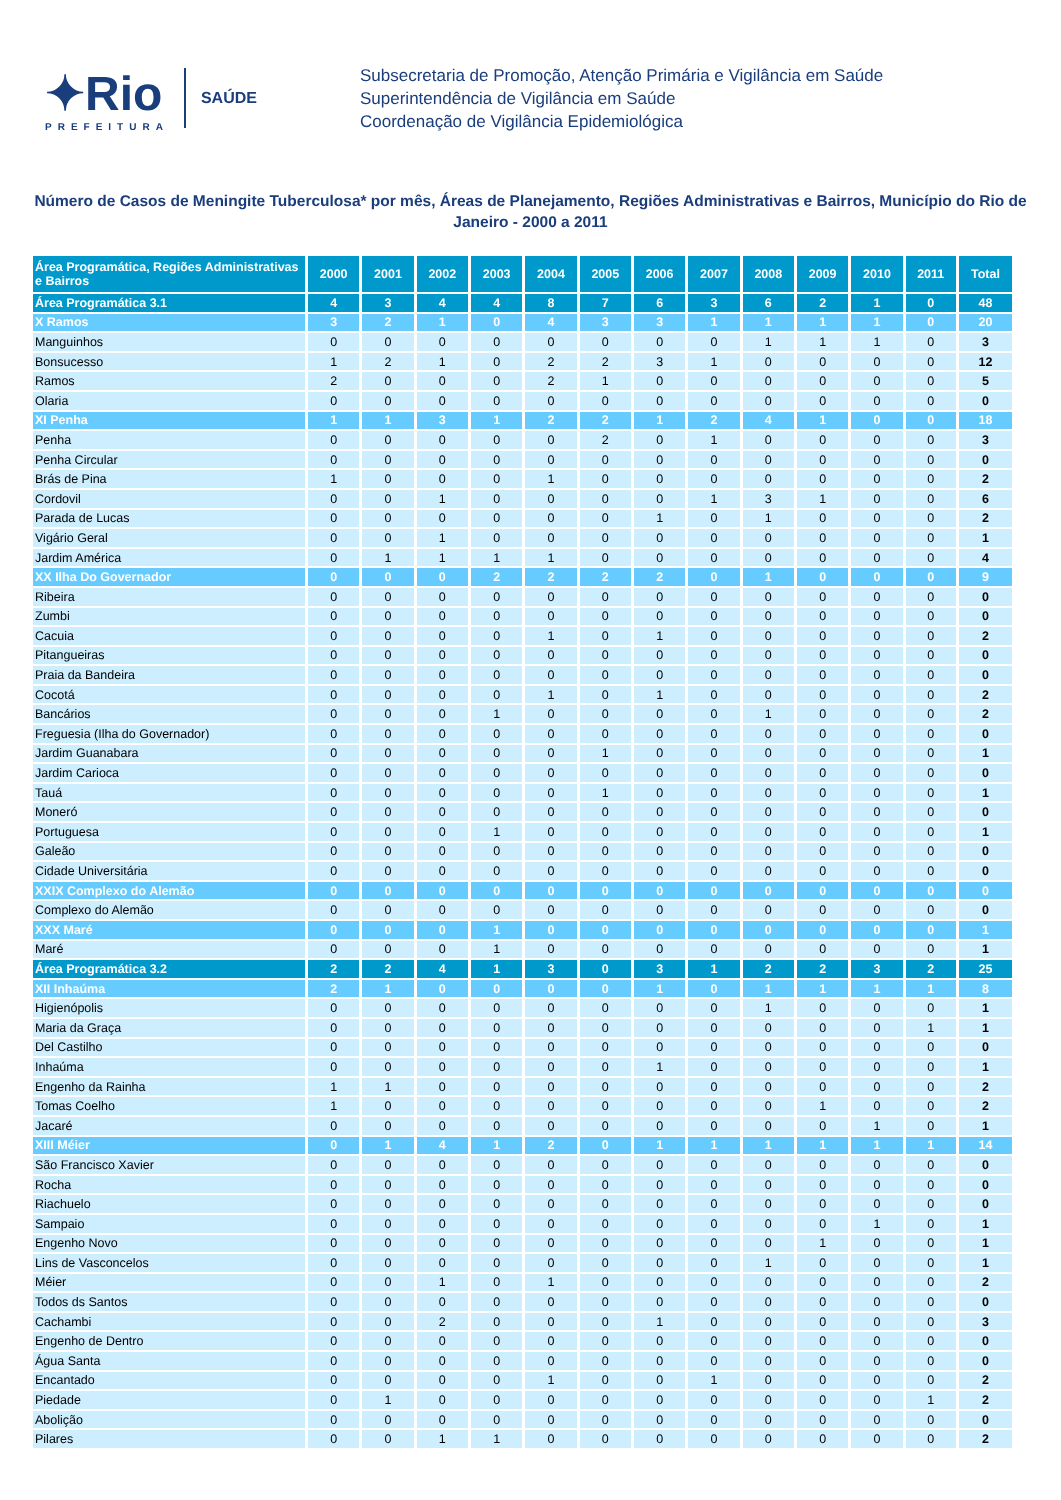✦Rio
PREFEITURA
SAÚDE
Subsecretaria de Promoção, Atenção Primária e Vigilância em Saúde
Superintendência de Vigilância em Saúde
Coordenação de Vigilância Epidemiológica
Número de Casos de Meningite Tuberculosa* por mês, Áreas de Planejamento, Regiões Administrativas e Bairros, Município do Rio de Janeiro - 2000 a 2011
| Área Programática, Regiões Administrativas e Bairros | 2000 | 2001 | 2002 | 2003 | 2004 | 2005 | 2006 | 2007 | 2008 | 2009 | 2010 | 2011 | Total |
| --- | --- | --- | --- | --- | --- | --- | --- | --- | --- | --- | --- | --- | --- |
| Área Programática 3.1 | 4 | 3 | 4 | 4 | 8 | 7 | 6 | 3 | 6 | 2 | 1 | 0 | 48 |
| X Ramos | 3 | 2 | 1 | 0 | 4 | 3 | 3 | 1 | 1 | 1 | 1 | 0 | 20 |
| Manguinhos | 0 | 0 | 0 | 0 | 0 | 0 | 0 | 0 | 1 | 1 | 1 | 0 | 3 |
| Bonsucesso | 1 | 2 | 1 | 0 | 2 | 2 | 3 | 1 | 0 | 0 | 0 | 0 | 12 |
| Ramos | 2 | 0 | 0 | 0 | 2 | 1 | 0 | 0 | 0 | 0 | 0 | 0 | 5 |
| Olaria | 0 | 0 | 0 | 0 | 0 | 0 | 0 | 0 | 0 | 0 | 0 | 0 | 0 |
| XI Penha | 1 | 1 | 3 | 1 | 2 | 2 | 1 | 2 | 4 | 1 | 0 | 0 | 18 |
| Penha | 0 | 0 | 0 | 0 | 0 | 2 | 0 | 1 | 0 | 0 | 0 | 0 | 3 |
| Penha Circular | 0 | 0 | 0 | 0 | 0 | 0 | 0 | 0 | 0 | 0 | 0 | 0 | 0 |
| Brás de Pina | 1 | 0 | 0 | 0 | 1 | 0 | 0 | 0 | 0 | 0 | 0 | 0 | 2 |
| Cordovil | 0 | 0 | 1 | 0 | 0 | 0 | 0 | 1 | 3 | 1 | 0 | 0 | 6 |
| Parada de Lucas | 0 | 0 | 0 | 0 | 0 | 0 | 1 | 0 | 1 | 0 | 0 | 0 | 2 |
| Vigário Geral | 0 | 0 | 1 | 0 | 0 | 0 | 0 | 0 | 0 | 0 | 0 | 0 | 1 |
| Jardim América | 0 | 1 | 1 | 1 | 1 | 0 | 0 | 0 | 0 | 0 | 0 | 0 | 4 |
| XX Ilha Do Governador | 0 | 0 | 0 | 2 | 2 | 2 | 2 | 0 | 1 | 0 | 0 | 0 | 9 |
| Ribeira | 0 | 0 | 0 | 0 | 0 | 0 | 0 | 0 | 0 | 0 | 0 | 0 | 0 |
| Zumbi | 0 | 0 | 0 | 0 | 0 | 0 | 0 | 0 | 0 | 0 | 0 | 0 | 0 |
| Cacuia | 0 | 0 | 0 | 0 | 1 | 0 | 1 | 0 | 0 | 0 | 0 | 0 | 2 |
| Pitangueiras | 0 | 0 | 0 | 0 | 0 | 0 | 0 | 0 | 0 | 0 | 0 | 0 | 0 |
| Praia da Bandeira | 0 | 0 | 0 | 0 | 0 | 0 | 0 | 0 | 0 | 0 | 0 | 0 | 0 |
| Cocotá | 0 | 0 | 0 | 0 | 1 | 0 | 1 | 0 | 0 | 0 | 0 | 0 | 2 |
| Bancários | 0 | 0 | 0 | 1 | 0 | 0 | 0 | 0 | 1 | 0 | 0 | 0 | 2 |
| Freguesia (Ilha do Governador) | 0 | 0 | 0 | 0 | 0 | 0 | 0 | 0 | 0 | 0 | 0 | 0 | 0 |
| Jardim Guanabara | 0 | 0 | 0 | 0 | 0 | 1 | 0 | 0 | 0 | 0 | 0 | 0 | 1 |
| Jardim Carioca | 0 | 0 | 0 | 0 | 0 | 0 | 0 | 0 | 0 | 0 | 0 | 0 | 0 |
| Tauá | 0 | 0 | 0 | 0 | 0 | 1 | 0 | 0 | 0 | 0 | 0 | 0 | 1 |
| Moneró | 0 | 0 | 0 | 0 | 0 | 0 | 0 | 0 | 0 | 0 | 0 | 0 | 0 |
| Portuguesa | 0 | 0 | 0 | 1 | 0 | 0 | 0 | 0 | 0 | 0 | 0 | 0 | 1 |
| Galeão | 0 | 0 | 0 | 0 | 0 | 0 | 0 | 0 | 0 | 0 | 0 | 0 | 0 |
| Cidade Universitária | 0 | 0 | 0 | 0 | 0 | 0 | 0 | 0 | 0 | 0 | 0 | 0 | 0 |
| XXIX Complexo do Alemão | 0 | 0 | 0 | 0 | 0 | 0 | 0 | 0 | 0 | 0 | 0 | 0 | 0 |
| Complexo do Alemão | 0 | 0 | 0 | 0 | 0 | 0 | 0 | 0 | 0 | 0 | 0 | 0 | 0 |
| XXX Maré | 0 | 0 | 0 | 1 | 0 | 0 | 0 | 0 | 0 | 0 | 0 | 0 | 1 |
| Maré | 0 | 0 | 0 | 1 | 0 | 0 | 0 | 0 | 0 | 0 | 0 | 0 | 1 |
| Área Programática 3.2 | 2 | 2 | 4 | 1 | 3 | 0 | 3 | 1 | 2 | 2 | 3 | 2 | 25 |
| XII Inhaúma | 2 | 1 | 0 | 0 | 0 | 0 | 1 | 0 | 1 | 1 | 1 | 1 | 8 |
| Higienópolis | 0 | 0 | 0 | 0 | 0 | 0 | 0 | 0 | 1 | 0 | 0 | 0 | 1 |
| Maria da Graça | 0 | 0 | 0 | 0 | 0 | 0 | 0 | 0 | 0 | 0 | 0 | 1 | 1 |
| Del Castilho | 0 | 0 | 0 | 0 | 0 | 0 | 0 | 0 | 0 | 0 | 0 | 0 | 0 |
| Inhaúma | 0 | 0 | 0 | 0 | 0 | 0 | 1 | 0 | 0 | 0 | 0 | 0 | 1 |
| Engenho da Rainha | 1 | 1 | 0 | 0 | 0 | 0 | 0 | 0 | 0 | 0 | 0 | 0 | 2 |
| Tomas Coelho | 1 | 0 | 0 | 0 | 0 | 0 | 0 | 0 | 0 | 1 | 0 | 0 | 2 |
| Jacaré | 0 | 0 | 0 | 0 | 0 | 0 | 0 | 0 | 0 | 0 | 1 | 0 | 1 |
| XIII Méier | 0 | 1 | 4 | 1 | 2 | 0 | 1 | 1 | 1 | 1 | 1 | 1 | 14 |
| São Francisco Xavier | 0 | 0 | 0 | 0 | 0 | 0 | 0 | 0 | 0 | 0 | 0 | 0 | 0 |
| Rocha | 0 | 0 | 0 | 0 | 0 | 0 | 0 | 0 | 0 | 0 | 0 | 0 | 0 |
| Riachuelo | 0 | 0 | 0 | 0 | 0 | 0 | 0 | 0 | 0 | 0 | 0 | 0 | 0 |
| Sampaio | 0 | 0 | 0 | 0 | 0 | 0 | 0 | 0 | 0 | 0 | 1 | 0 | 1 |
| Engenho Novo | 0 | 0 | 0 | 0 | 0 | 0 | 0 | 0 | 0 | 1 | 0 | 0 | 1 |
| Lins de Vasconcelos | 0 | 0 | 0 | 0 | 0 | 0 | 0 | 0 | 1 | 0 | 0 | 0 | 1 |
| Méier | 0 | 0 | 1 | 0 | 1 | 0 | 0 | 0 | 0 | 0 | 0 | 0 | 2 |
| Todos ds Santos | 0 | 0 | 0 | 0 | 0 | 0 | 0 | 0 | 0 | 0 | 0 | 0 | 0 |
| Cachambi | 0 | 0 | 2 | 0 | 0 | 0 | 1 | 0 | 0 | 0 | 0 | 0 | 3 |
| Engenho de Dentro | 0 | 0 | 0 | 0 | 0 | 0 | 0 | 0 | 0 | 0 | 0 | 0 | 0 |
| Água Santa | 0 | 0 | 0 | 0 | 0 | 0 | 0 | 0 | 0 | 0 | 0 | 0 | 0 |
| Encantado | 0 | 0 | 0 | 0 | 1 | 0 | 0 | 1 | 0 | 0 | 0 | 0 | 2 |
| Piedade | 0 | 1 | 0 | 0 | 0 | 0 | 0 | 0 | 0 | 0 | 0 | 1 | 2 |
| Abolição | 0 | 0 | 0 | 0 | 0 | 0 | 0 | 0 | 0 | 0 | 0 | 0 | 0 |
| Pilares | 0 | 0 | 1 | 1 | 0 | 0 | 0 | 0 | 0 | 0 | 0 | 0 | 2 |